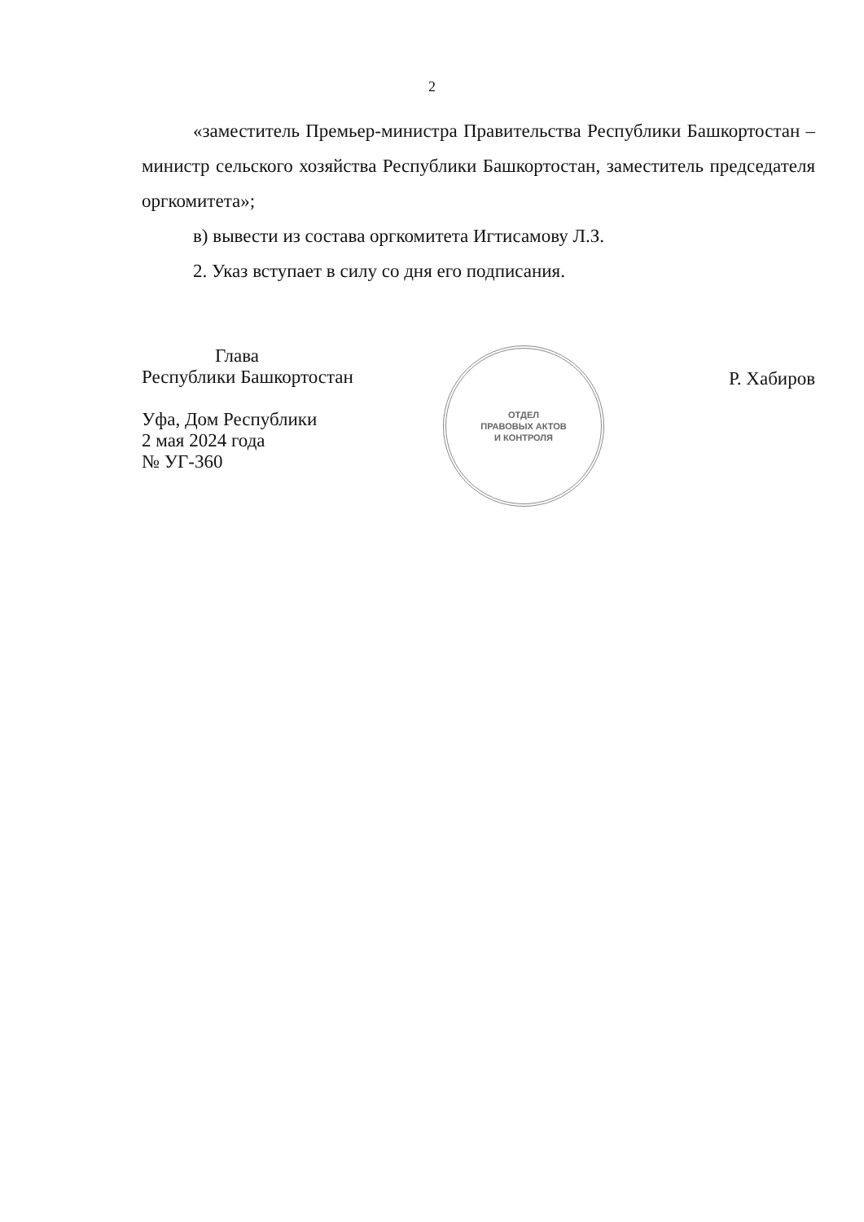2
«заместитель Премьер-министра Правительства Республики Башкортостан – министр сельского хозяйства Республики Башкортостан, заместитель председателя оргкомитета»;
в) вывести из состава оргкомитета Игтисамову Л.З.
2. Указ вступает в силу со дня его подписания.
Глава
Республики Башкортостан
Уфа, Дом Республики
2 мая 2024 года
№ УГ-360
ОТДЕЛ
ПРАВОВЫХ АКТОВ
И КОНТРОЛЯ
Р. Хабиров